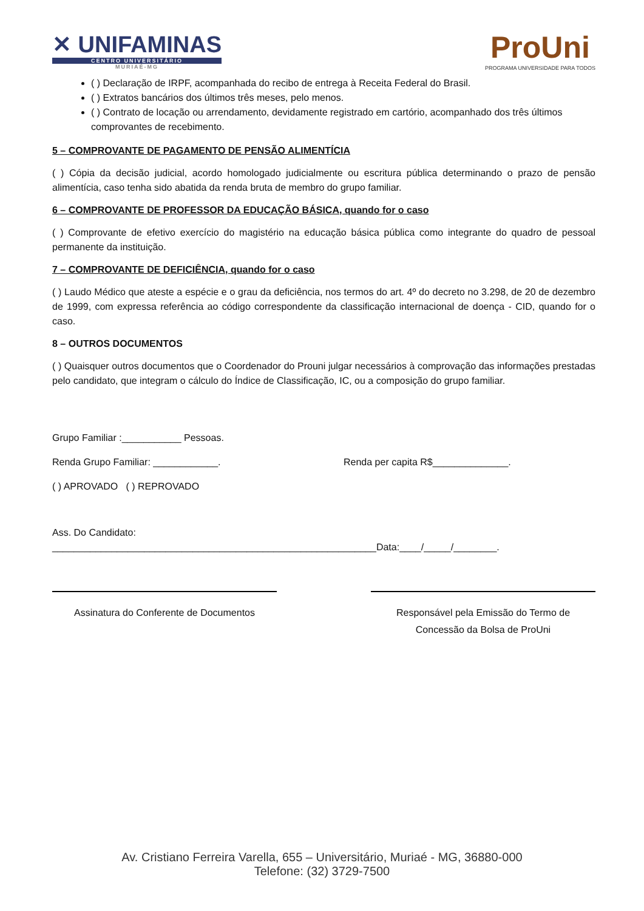✕ UNIFAMINAS
CENTRO UNIVERSITÁRIO
MURIAÉ-MG
ProUni
PROGRAMA UNIVERSIDADE PARA TODOS
( ) Declaração de IRPF, acompanhada do recibo de entrega à Receita Federal do Brasil.
( ) Extratos bancários dos últimos três meses, pelo menos.
( ) Contrato de locação ou arrendamento, devidamente registrado em cartório, acompanhado dos três últimos comprovantes de recebimento.
5 – COMPROVANTE DE PAGAMENTO DE PENSÃO ALIMENTÍCIA
( ) Cópia da decisão judicial, acordo homologado judicialmente ou escritura pública determinando o prazo de pensão alimentícia, caso tenha sido abatida da renda bruta de membro do grupo familiar.
6 – COMPROVANTE DE PROFESSOR DA EDUCAÇÃO BÁSICA, quando for o caso
( ) Comprovante de efetivo exercício do magistério na educação básica pública como integrante do quadro de pessoal permanente da instituição.
7 – COMPROVANTE DE DEFICIÊNCIA, quando for o caso
( ) Laudo Médico que ateste a espécie e o grau da deficiência, nos termos do art. 4º do decreto no 3.298, de 20 de dezembro de 1999, com expressa referência ao código correspondente da classificação internacional de doença - CID, quando for o caso.
8 – OUTROS DOCUMENTOS
( ) Quaisquer outros documentos que o Coordenador do Prouni julgar necessários à comprovação das informações prestadas pelo candidato, que integram o cálculo do Índice de Classificação, IC, ou a composição do grupo familiar.
Grupo Familiar :___________ Pessoas.
Renda Grupo Familiar: ____________. Renda per capita R$______________.
( ) APROVADO ( ) REPROVADO
Ass. Do Candidato:
____________________________________________________________Data:____/_____/________.
Assinatura do Conferente de Documentos Responsável pela Emissão do Termo de Concessão da Bolsa de ProUni
Av. Cristiano Ferreira Varella, 655 – Universitário, Muriaé - MG, 36880-000
Telefone: (32) 3729-7500